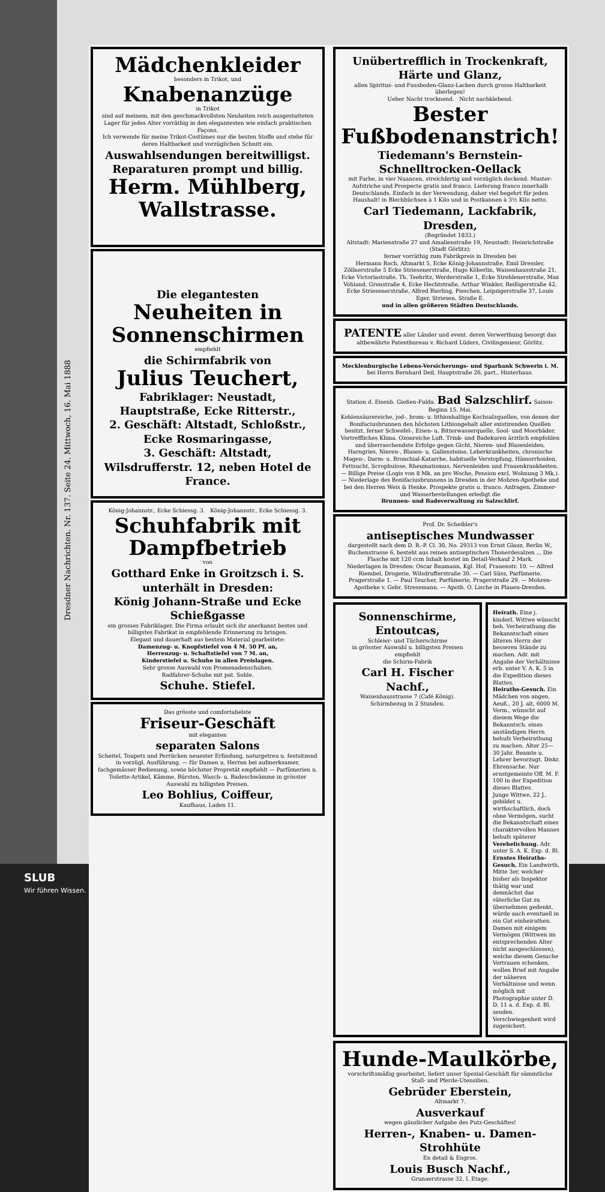Dresdner Nachrichten. Nr. 137. Seite 24. Mittwoch, 16. Mai 1888
Mädchenkleider
besonders in Trikot, und
Knabenanzüge
in Trikot
sind auf meinem, mit den geschmackvollsten Neuheiten reich ausgestatteten Lager für jedes Alter vorräthig in den elegantesten wie einfach praktischen Façons.
Ich verwende für meine Trikot-Costümes nur die besten Stoffe und stehe für deren Haltbarkeit und vorzüglichen Schnitt ein.
Auswahlsendungen bereitwilligst.
Reparaturen prompt und billig.
Herm. Mühlberg, Wallstrasse.
Die elegantesten
Neuheiten in Sonnenschirmen
empfiehlt
die Schirmfabrik von
Julius Teuchert,
Fabriklager: Neustadt, Hauptstraße, Ecke Ritterstr.,
2. Geschäft: Altstadt, Schloßstr., Ecke Rosmaringasse,
3. Geschäft: Altstadt, Wilsdrufferstr. 12, neben Hotel de France.
König-Johannstr., Ecke Schiessg. 3. König-Johannstr., Ecke Schiessg. 3.
Schuhfabrik mit Dampfbetrieb
von
Gotthard Enke in Groitzsch i. S.
unterhält in Dresden:
König Johann-Straße und Ecke Schießgasse
ein grosses Fabriklager. Die Firma erlaubt sich ihr anerkannt bestes und billigstes Fabrikat in empfehlende Erinnerung zu bringen.
Elegant und dauerhaft aus bestem Material gearbeitete:
Damenzug- u. Knopfstiefel von 4 M. 50 Pf. an,
Herrenzug- u. Schaftstiefel von 7 M. an,
Kinderstiefel u. Schuhe in allen Preislagen.
Sehr grosse Auswahl von Promenadenschuhen.
Radfahrer-Schuhe mit pat. Sohle.
Schuhe. Stiefel.
Das grösste und comfortabelste
Friseur-Geschäft
mit eleganten
separaten Salons
Scheitel, Toupets und Perrücken neuester Erfindung, naturgetreu u. festsitzend in vorzügl. Ausführung. — für Damen u. Herren bei aufmerksamer, fachgemässer Bedienung, sowie höchster Propretät empfiehlt — Parfümerien u. Toilette-Artikel, Kämme, Bürsten, Wasch- u. Badeschwämme in grösster Auswahl zu billigsten Preisen.
Leo Bohlius, Coiffeur,
Kaufhaus, Laden 11.
Unübertrefflich in Trockenkraft, Härte und Glanz,
allen Spiritus- und Fussboden-Glanz-Lacken durch grosse Haltbarkeit überlegen!
Ueber Nacht trocknend. Nicht nachklebend.
Bester Fußbodenanstrich!
Tiedemann's Bernstein-Schnelltrocken-Oellack
mit Farbe, in vier Nuancen, streichfertig und vorzüglich deckend. Muster-Aufstriche und Prospecte gratis und franco. Lieferung franco innerhalb Deutschlands. Einfach in der Verwendung, daher viel begehrt für jeden Haushalt! in Blechbüchsen à 1 Kilo und in Postkannen à 3½ Kilo netto.
Carl Tiedemann, Lackfabrik, Dresden,
(Begründet 1833.)
Altstadt: Marienstraße 27 und Amalienstraße 19, Neustadt: Heinrichstraße (Stadt Görlitz);
ferner vorräthig zum Fabrikpreis in Dresden bei
Hermann Roch, Altmarkt 5, Ecke König-Johannstraße, Emil Dressler, Zöllnerstraße 5 Ecke Striesenerstraße, Hugo Köberlin, Waisenhausstraße 21, Ecke Victoriastraße, Th. Teehritz, Werderstraße 1, Ecke Strehlenerstraße, Max Vohland, Grenstraße 4, Ecke Hechtstraße, Arthur Winkler, Reißigerstraße 42, Ecke Striesenerstraße, Alfred Bierling, Pieschen, Leipzigerstraße 37, Louis Eger, Striesen, Straße E.
und in allen größeren Städten Deutschlands.
PATENTE aller Länder und event. deren Verwerthung besorgt das altbewährte Patentbureau v. Richard Lüders, Civilingenieur, Görlitz.
Mecklenburgische Lebens-Versicherungs- und Sparbank Schwerin i. M.
bei Herrn Bernhard Deil, Hauptstraße 26, part., Hinterhaus.
Station d. Eisenb. Gießen-Fulda. Bad Salzschlirf. Saison-Beginn 15. Mai.
Kohlensäurereiche, jod-, brom- u. lithionhaltige Kochsalzquellen, von denen der Bonifaciusbrunnen den höchsten Lithiongehalt aller existirenden Quellen besitzt, ferner Schwefel-, Eisen- u. Bitterwasserquelle, Sool- und Moorbäder. Vortreffliches Klima. Ozonreiche Luft. Trink- und Badekuren ärztlich empfohlen und überraschendste Erfolge gegen Gicht, Nieren- und Blasenleiden, Harngries, Nieren-, Blasen- u. Gallensteine, Leberkrankheiten, chronische Magen-, Darm- u. Bronchial-Katarrhe, habituelle Verstopfung, Hämorrhoiden, Fettsucht, Scrophulose, Rheumatismus, Nervenleiden und Frauenkrankheiten. — Billige Preise (Logis von 8 Mk. an pro Woche, Pension excl. Wohnung 3 Mk.). — Niederlage des Bonifaciusbrunnens in Dresden in der Mohren-Apotheke und bei den Herren Weis & Henke. Prospekte gratis u. franco. Anfragen, Zimmer- und Wasserbestellungen erledigt die
Brunnen- und Badeverwaltung zu Salzschlirf.
Prof. Dr. Scheibler's
antiseptisches Mundwasser
dargestellt nach dem D. R.-P. Cl. 30, No. 29313 von Ernst Glauz, Berlin W., Buchenstrasse 6, besteht aus reinen antiseptischen Thonerdesalzen ... Die Flasche mit 120 ccm Inhalt kostet im Detail-Verkauf 2 Mark.
Niederlagen in Dresden: Oscar Baumann, Kgl. Hof, Frauenstr. 10. — Alfred Riembel, Drogerie, Wilsdrufferstraße 30. — Carl Süss, Parfümerie, Pragerstraße 1. — Paul Teucher, Parfümerie, Pragerstraße 29. — Mohren-Apotheke v. Gebr. Stresemann. — Apoth. O. Lische in Plauen-Dresden.
Sonnenschirme,
Entoutcas,
Schleier- und Tücherschirme
in grösster Auswahl u. billigsten Preisen empfiehlt
die Schirm-Fabrik
Carl H. Fischer Nachf.,
Waisenhausstrasse 7 (Café König).
Schirmbezug in 2 Stunden.
Heirath. Eine j. kinderl. Wittwe wünscht beh. Verheirathung die Bekanntschaft eines älteren Herrn der besseren Stände zu machen. Adr. mit Angabe der Verhältnisse erb. unter V. A. K. 5 in die Expedition dieses Blattes.
Heiraths-Gesuch. Ein Mädchen von angen. Aeuß., 20 J. alt, 6000 M. Verm., wünscht auf diesem Wege die Bekanntsch. eines anständigen Herrn behufs Verheirathung zu machen. Alter 25—30 Jahr. Beamte u. Lehrer bevorzugt. Diskr. Ehrensache. Nur ernstgemeinte Off. M. F. 100 in der Expedition dieses Blattes.
Junge Wittwe, 22 J., gebildet u. wirthschaftlich, doch ohne Vermögen, sucht die Bekanntschaft eines charaktervollen Mannes behufs späterer Verehelichung. Adr. unter S. A. K. Exp. d. Bl.
Ernstes Heiraths-Gesuch. Ein Landwirth, Mitte 3er, welcher bisher als Inspektor thätig war und demnächst das väterliche Gut zu übernehmen gedenkt, würde auch eventuell in ein Gut einheirathen. Damen mit einigem Vermögen (Wittwen im entsprechenden Alter nicht ausgeschlossen), welche diesem Gesuche Vertrauen schenken, wollen Brief mit Angabe der näheren Verhältnisse und wenn möglich mit Photographie unter D. D. 11 a. d. Exp. d. Bl. senden. Verschwiegenheit wird zugesichert.
Hunde-Maulkörbe,
vorschriftsmäßig gearbeitet, liefert unser Spezial-Geschäft für sämmtliche Stall- und Pferde-Utensilien.
Gebrüder Eberstein,
Altmarkt 7.
Ausverkauf
wegen gänzlicher Aufgabe des Putz-Geschäftes!
Herren-, Knaben- u. Damen-Strohhüte
En detail & Engros.
Louis Busch Nachf.,
Grunaerstrasse 32, I. Etage.
SLUB
Wir führen Wissen.